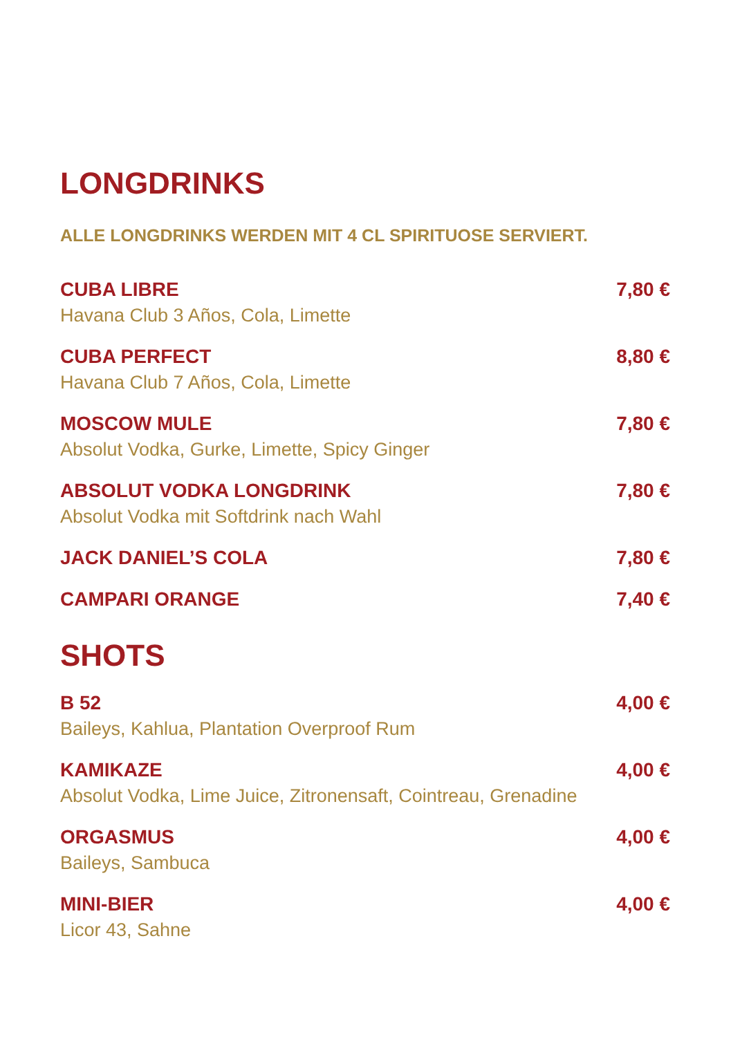LONGDRINKS
ALLE LONGDRINKS WERDEN MIT 4 CL SPIRITUOSE SERVIERT.
CUBA LIBRE
Havana Club 3 Años, Cola, Limette
7,80 €
CUBA PERFECT
Havana Club 7 Años, Cola, Limette
8,80 €
MOSCOW MULE
Absolut Vodka, Gurke, Limette, Spicy Ginger
7,80 €
ABSOLUT VODKA LONGDRINK
Absolut Vodka mit Softdrink nach Wahl
7,80 €
JACK DANIEL’S COLA 7,80 €
CAMPARI ORANGE 7,40 €
SHOTS
B 52
Baileys, Kahlua, Plantation Overproof Rum
4,00 €
KAMIKAZE
Absolut Vodka, Lime Juice, Zitronensaft, Cointreau, Grenadine
4,00 €
ORGASMUS
Baileys, Sambuca
4,00 €
MINI-BIER
Licor 43, Sahne
4,00 €